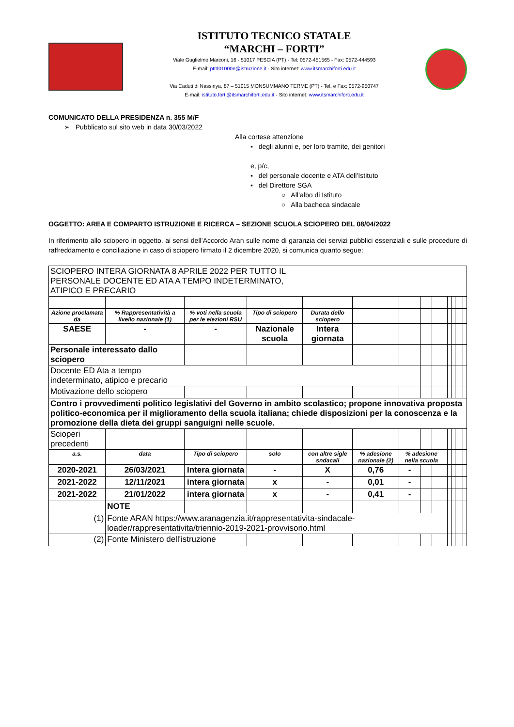ISTITUTO TECNICO STATALE
“MARCHI – FORTI”
Viale Guglielmo Marconi, 16 - 51017 PESCIA (PT) - Tel: 0572-451565 - Fax: 0572-444593
E-mail: pttd01000e@istruzione.it - Sito internet: www.itsmarchiforti.edu.it
Via Caduti di Nassiriya, 87 – 51015 MONSUMMANO TERME (PT) - Tel. e Fax: 0572-950747
E-mail: istituto.forti@itsmarchiforti.edu.it - Sito internet: www.itsmarchiforti.edu.it
COMUNICATO DELLA PRESIDENZA n. 355 M/F
➢ Pubblicato sul sito web in data 30/03/2022
Alla cortese attenzione
▪ degli alunni e, per loro tramite, dei genitori
e, p/c,
▪ del personale docente e ATA dell’Istituto
▪ del Direttore SGA
○ All’albo di Istituto
○ Alla bacheca sindacale
OGGETTO: AREA E COMPARTO ISTRUZIONE E RICERCA – SEZIONE SCUOLA SCIOPERO DEL 08/04/2022
In riferimento allo sciopero in oggetto, ai sensi dell’Accordo Aran sulle nome di garanzia dei servizi pubblici essenziali e sulle procedure di raffreddamento e conciliazione in caso di sciopero firmato il 2 dicembre 2020, si comunica quanto segue:
| SCIOPERO INTERA GIORNATA 8 APRILE 2022 PER TUTTO IL PERSONALE DOCENTE ED ATA A TEMPO INDETERMINATO, ATIPICO E PRECARIO | | | | | | | | | | | | | | |
| Azione proclamata da | % Rappresentatività a livello nazionale (1) | % voti nella scuola per le elezioni RSU | Tipo di sciopero | Durata dello sciopero | | | | | | | | | | |
| SAESE | - | - | Nazionale scuola | Intera giornata | | | | | | | | | | |
| Personale interessato dallo sciopero | | | | | | | | | | | | | | |
| Docente ED Ata a tempo indeterminato, atipico e precario | | | | | | | | | | | | | | |
| Motivazione dello sciopero | | | | | | | | | | | | | | |
| Contro i provvedimenti politico legislativi del Governo in ambito scolastico; propone innovativa proposta politico-economica per il miglioramento della scuola italiana; chiede disposizioni per la conoscenza e la promozione della dieta dei gruppi sanguigni nelle scuole. | | | | | | | | | | | | | | |
| Scioperi precedenti | | | | | | | | | | | | | | |
| a.s. | data | Tipo di sciopero | solo | con altre sigle sndacali | % adesione nazionale (2) | % adesione nella scuola | | | | | | | | |
| 2020-2021 | 26/03/2021 | Intera giornata | - | X | 0,76 | - | | | | | | | | |
| 2021-2022 | 12/11/2021 | intera giornata | x | - | 0,01 | - | | | | | | | | |
| 2021-2022 | 21/01/2022 | intera giornata | x | - | 0,41 | - | | | | | | | | |
| | NOTE | | | | | | | | | | | | | |
| (1) | Fonte ARAN https://www.aranagenzia.it/rappresentativita-sindacale-loader/rappresentativita/triennio-2019-2021-provvisorio.html | | | | | | | | | | | | | |
| (2) | Fonte Ministero dell'istruzione | | | | | | | | | | | | | |